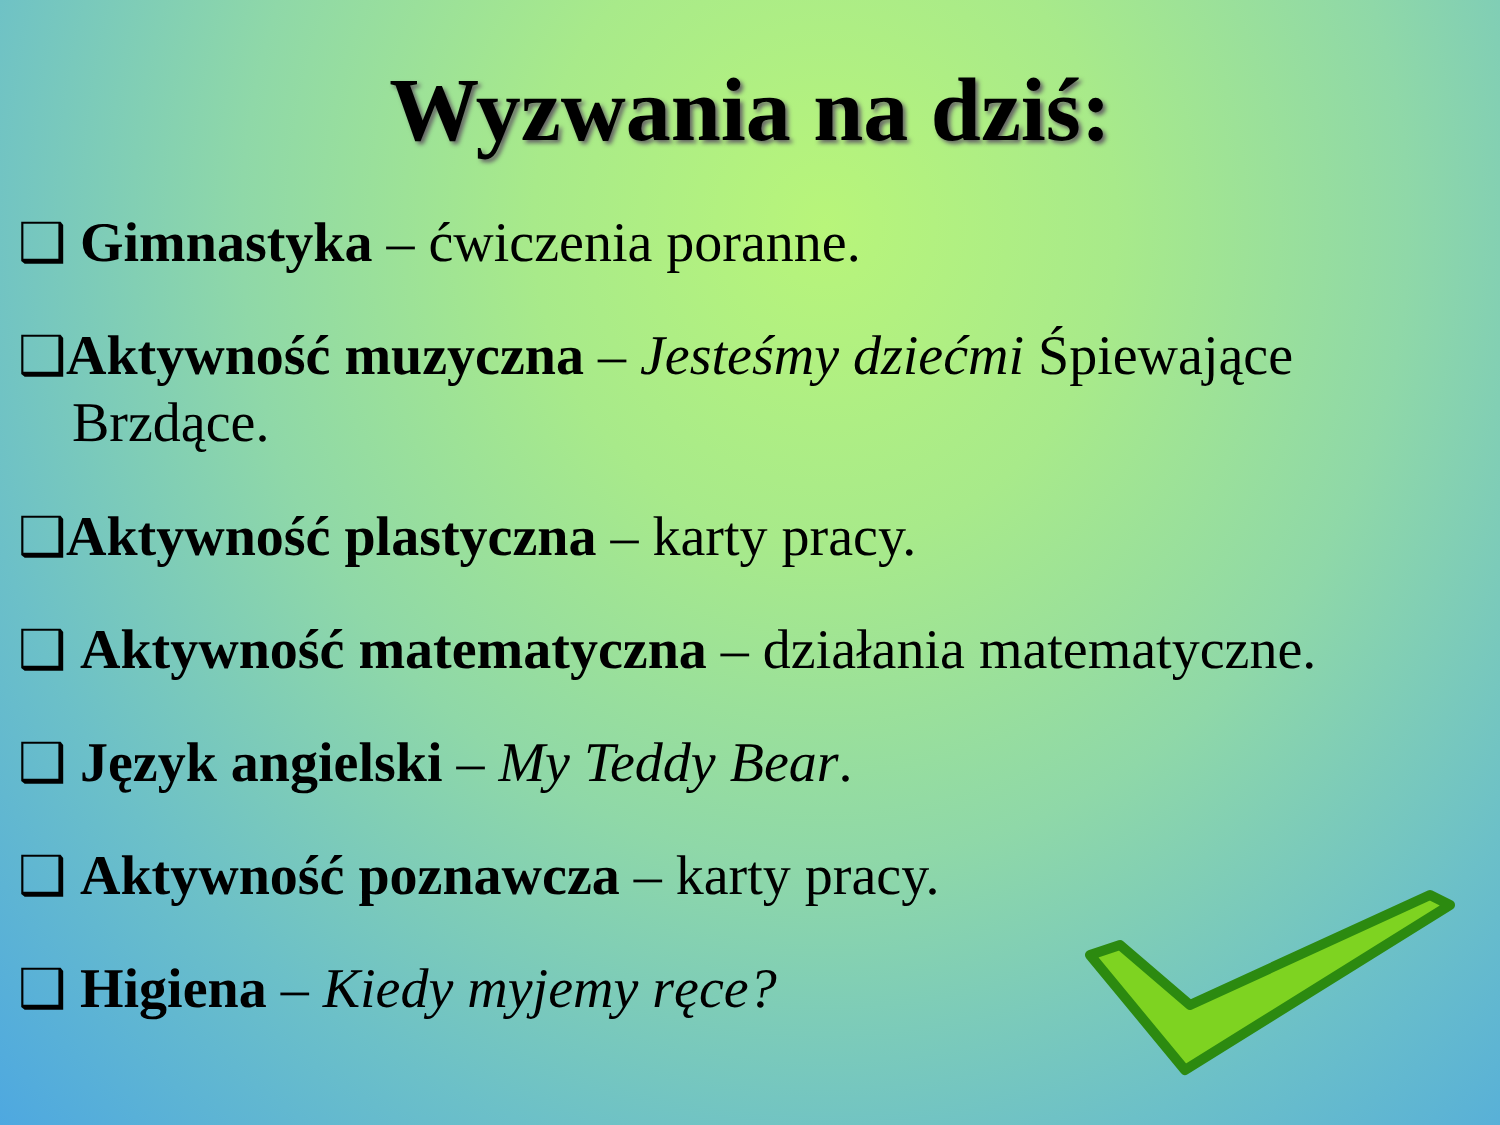Wyzwania na dziś:
❑ Gimnastyka – ćwiczenia poranne.
❑Aktywność muzyczna – Jesteśmy dziećmi Śpiewające Brzdące.
❑Aktywność plastyczna – karty pracy.
❑ Aktywność matematyczna – działania matematyczne.
❑ Język angielski – My Teddy Bear.
❑ Aktywność poznawcza – karty pracy.
❑ Higiena – Kiedy myjemy ręce?